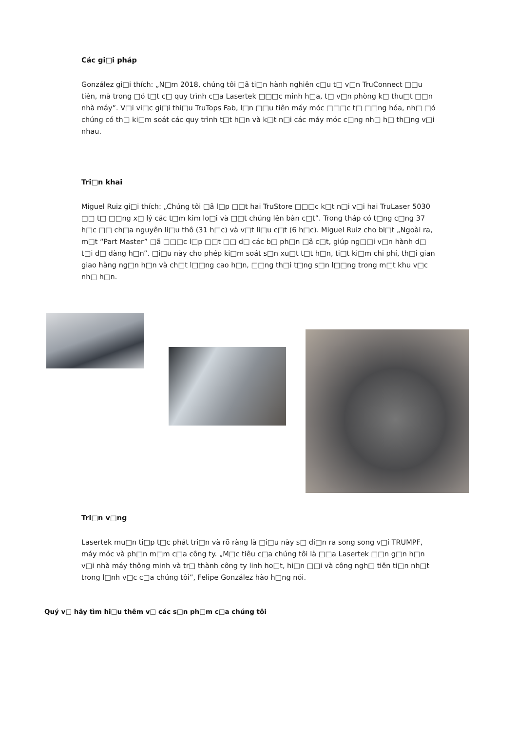Các gi□i pháp
González gi□i thích: „N□m 2018, chúng tôi □ã ti□n hành nghiên c□u t□ v□n TruConnect □□u tiên, mà trong □ó t□t c□ quy trình c□a Lasertek □□□c minh h□a, t□ v□n phòng k□ thu□t □□n nhà máy”. V□i vi□c gi□i thi□u TruTops Fab, l□n □□u tiên máy móc □□□c t□ □□ng hóa, nh□ □ó chúng có th□ ki□m soát các quy trình t□t h□n và k□t n□i các máy móc c□ng nh□ h□ th□ng v□i nhau.
Tri□n khai
Miguel Ruiz gi□i thích: „Chúng tôi □ã l□p □□t hai TruStore □□□c k□t n□i v□i hai TruLaser 5030 □□ t□ □□ng x□ lý các t□m kim lo□i và □□t chúng lên bàn c□t”. Trong tháp có t□ng c□ng 37 h□c □□ ch□a nguyên li□u thô (31 h□c) và v□t li□u c□t (6 h□c). Miguel Ruiz cho bi□t „Ngoài ra, m□t “Part Master” □ã □□□c l□p □□t □□ d□ các b□ ph□n □ã c□t, giúp ng□□i v□n hành d□ t□i d□ dàng h□n”. □i□u này cho phép ki□m soát s□n xu□t t□t h□n, ti□t ki□m chi phí, th□i gian giao hàng ng□n h□n và ch□t l□□ng cao h□n, □□ng th□i t□ng s□n l□□ng trong m□t khu v□c nh□ h□n.
Tri□n v□ng
Lasertek mu□n ti□p t□c phát tri□n và rõ ràng là □i□u này s□ di□n ra song song v□i TRUMPF, máy móc và ph□n m□m c□a công ty. „M□c tiêu c□a chúng tôi là □□a Lasertek □□n g□n h□n v□i nhà máy thông minh và tr□ thành công ty linh ho□t, hi□n □□i và công ngh□ tiên ti□n nh□t trong l□nh v□c c□a chúng tôi”, Felipe González hào h□ng nói.
Quý v□ hãy tìm hi□u thêm v□ các s□n ph□m c□a chúng tôi